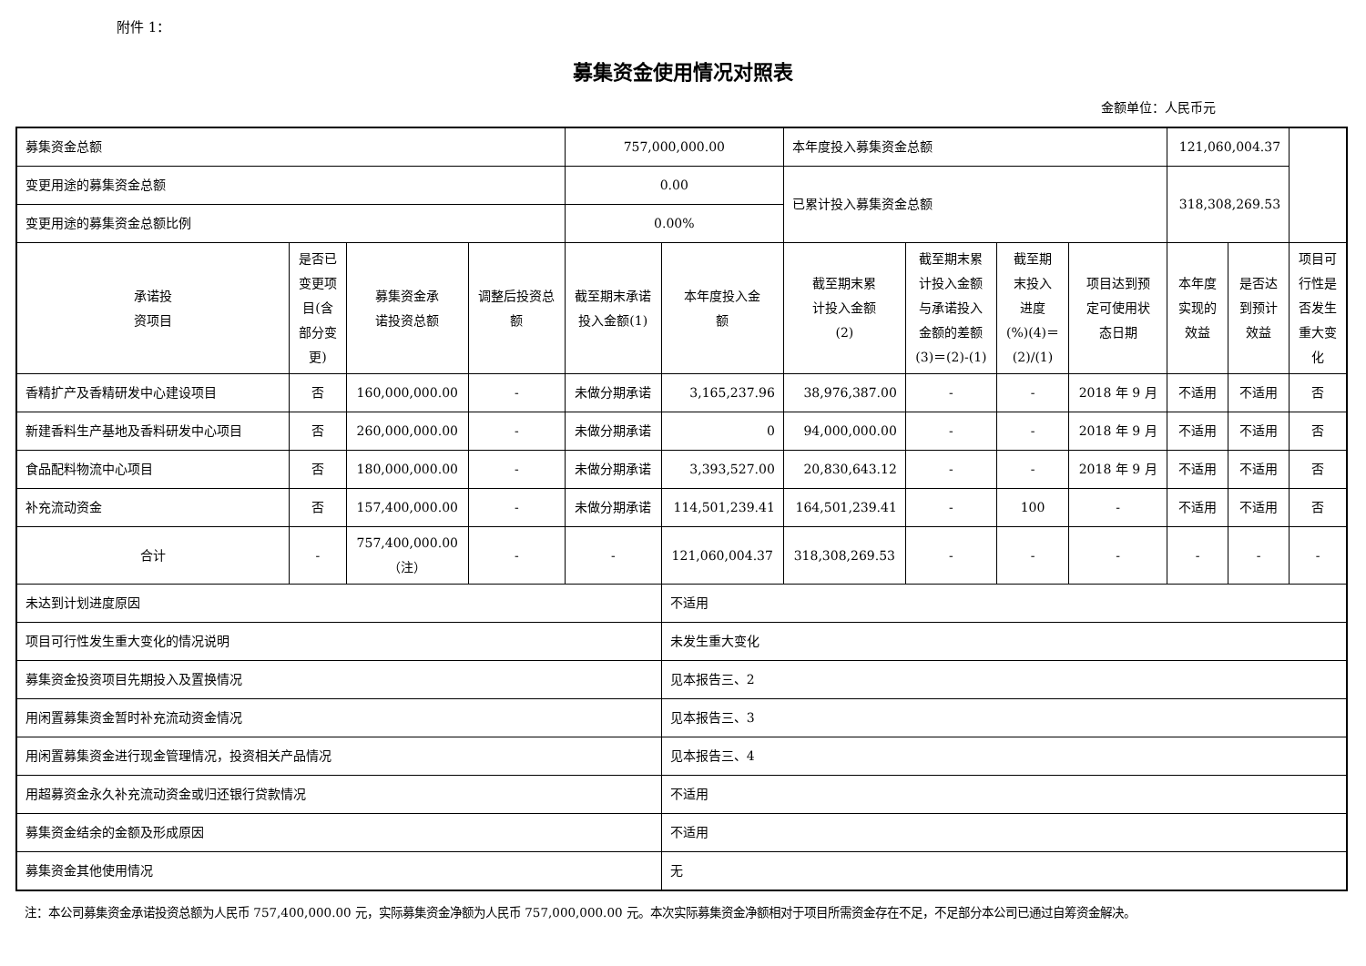附件 1：
募集资金使用情况对照表
金额单位：人民币元
| 募集资金总额 | | | | 757,000,000.00 | | 本年度投入募集资金总额 | | | | 121,060,004.37 | | |
| 变更用途的募集资金总额 | | | | 0.00 | | 已累计投入募集资金总额 | | | | 318,308,269.53 | | |
| 变更用途的募集资金总额比例 | | | | 0.00% | | | | | | | | |
| 承诺投 资项目 | 是否已 变更项 目(含 部分变 更) | 募集资金承 诺投资总额 | 调整后投资总 额 | 截至期末承诺 投入金额(1) | 本年度投入金 额 | 截至期末累 计投入金额 (2) | 截至期末累 计投入金额 与承诺投入 金额的差额 (3)＝(2)-(1) | 截至期 末投入 进度 (%)(4)＝ (2)/(1) | 项目达到预 定可使用状 态日期 | 本年度 实现的 效益 | 是否达 到预计 效益 | 项目可 行性是 否发生 重大变 化 |
| 香精扩产及香精研发中心建设项目 | 否 | 160,000,000.00 | - | 未做分期承诺 | 3,165,237.96 | 38,976,387.00 | - | - | 2018 年 9 月 | 不适用 | 不适用 | 否 |
| 新建香料生产基地及香料研发中心项目 | 否 | 260,000,000.00 | - | 未做分期承诺 | 0 | 94,000,000.00 | - | - | 2018 年 9 月 | 不适用 | 不适用 | 否 |
| 食品配料物流中心项目 | 否 | 180,000,000.00 | - | 未做分期承诺 | 3,393,527.00 | 20,830,643.12 | - | - | 2018 年 9 月 | 不适用 | 不适用 | 否 |
| 补充流动资金 | 否 | 157,400,000.00 | - | 未做分期承诺 | 114,501,239.41 | 164,501,239.41 | - | 100 | - | 不适用 | 不适用 | 否 |
| 合计 | - | 757,400,000.00 （注） | - | - | 121,060,004.37 | 318,308,269.53 | - | - | - | - | - | - |
| 未达到计划进度原因 | | | | | 不适用 | | | | | | | |
| 项目可行性发生重大变化的情况说明 | | | | | 未发生重大变化 | | | | | | | |
| 募集资金投资项目先期投入及置换情况 | | | | | 见本报告三、2 | | | | | | | |
| 用闲置募集资金暂时补充流动资金情况 | | | | | 见本报告三、3 | | | | | | | |
| 用闲置募集资金进行现金管理情况，投资相关产品情况 | | | | | 见本报告三、4 | | | | | | | |
| 用超募资金永久补充流动资金或归还银行贷款情况 | | | | | 不适用 | | | | | | | |
| 募集资金结余的金额及形成原因 | | | | | 不适用 | | | | | | | |
| 募集资金其他使用情况 | | | | | 无 | | | | | | | |
注：本公司募集资金承诺投资总额为人民币 757,400,000.00 元，实际募集资金净额为人民币 757,000,000.00 元。本次实际募集资金净额相对于项目所需资金存在不足，不足部分本公司已通过自筹资金解决。